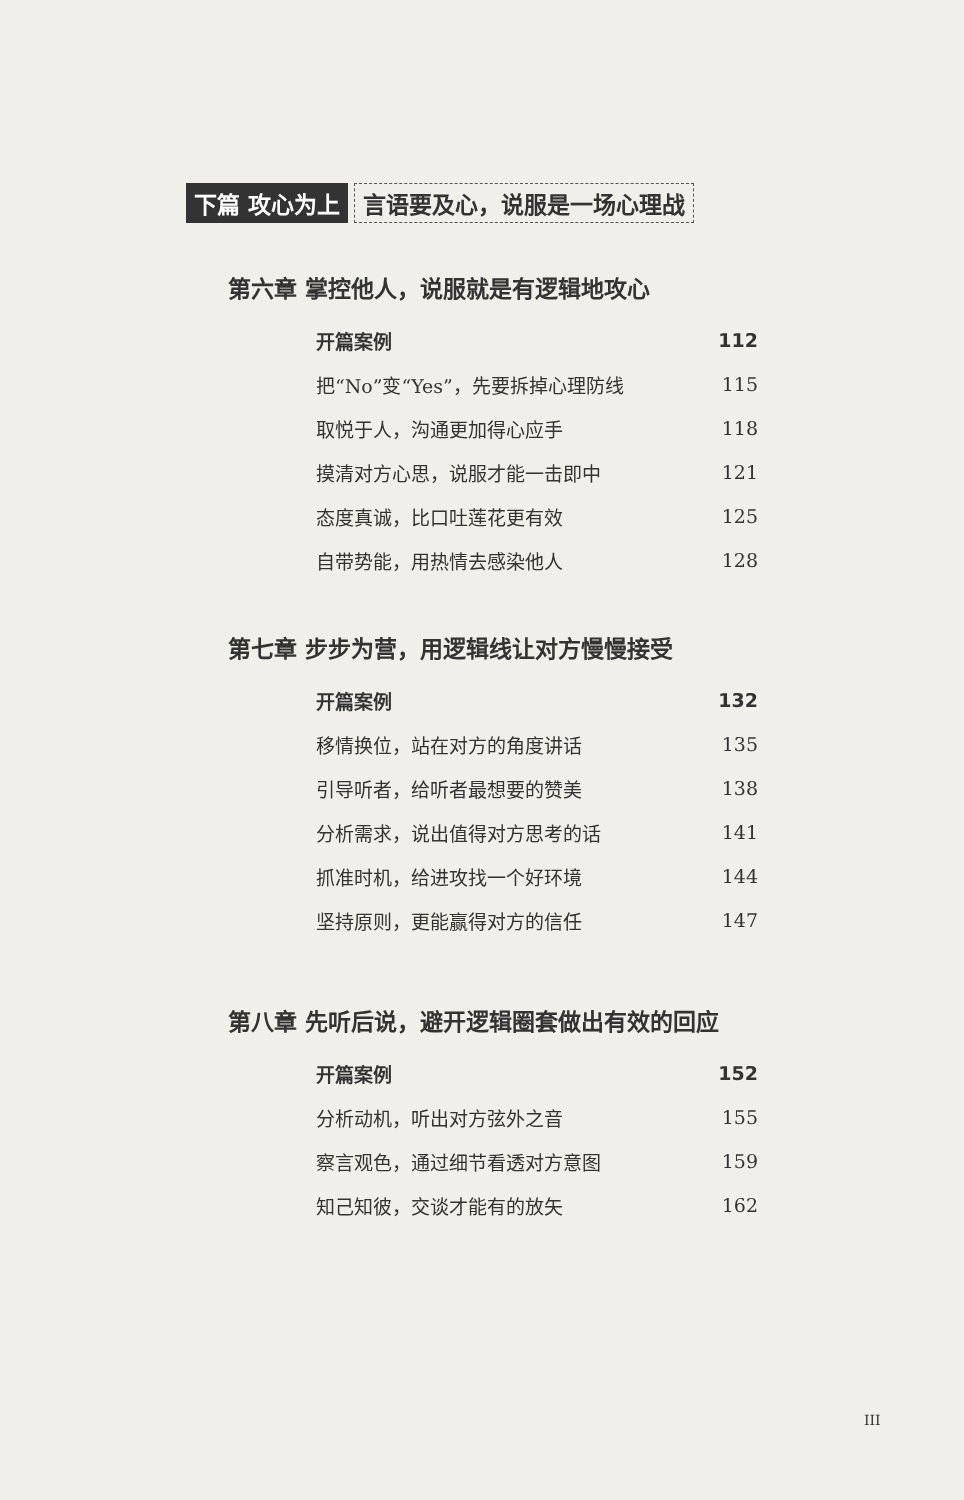下篇 攻心为上 言语要及心，说服是一场心理战
第六章 掌控他人，说服就是有逻辑地攻心
开篇案例 112
把“No”变“Yes”，先要拆掉心理防线 115
取悦于人，沟通更加得心应手 118
摸清对方心思，说服才能一击即中 121
态度真诚，比口吐莲花更有效 125
自带势能，用热情去感染他人 128
第七章 步步为营，用逻辑线让对方慢慢接受
开篇案例 132
移情换位，站在对方的角度讲话 135
引导听者，给听者最想要的赞美 138
分析需求，说出值得对方思考的话 141
抓准时机，给进攻找一个好环境 144
坚持原则，更能赢得对方的信任 147
第八章 先听后说，避开逻辑圈套做出有效的回应
开篇案例 152
分析动机，听出对方弦外之音 155
察言观色，通过细节看透对方意图 159
知己知彼，交谈才能有的放矢 162
III